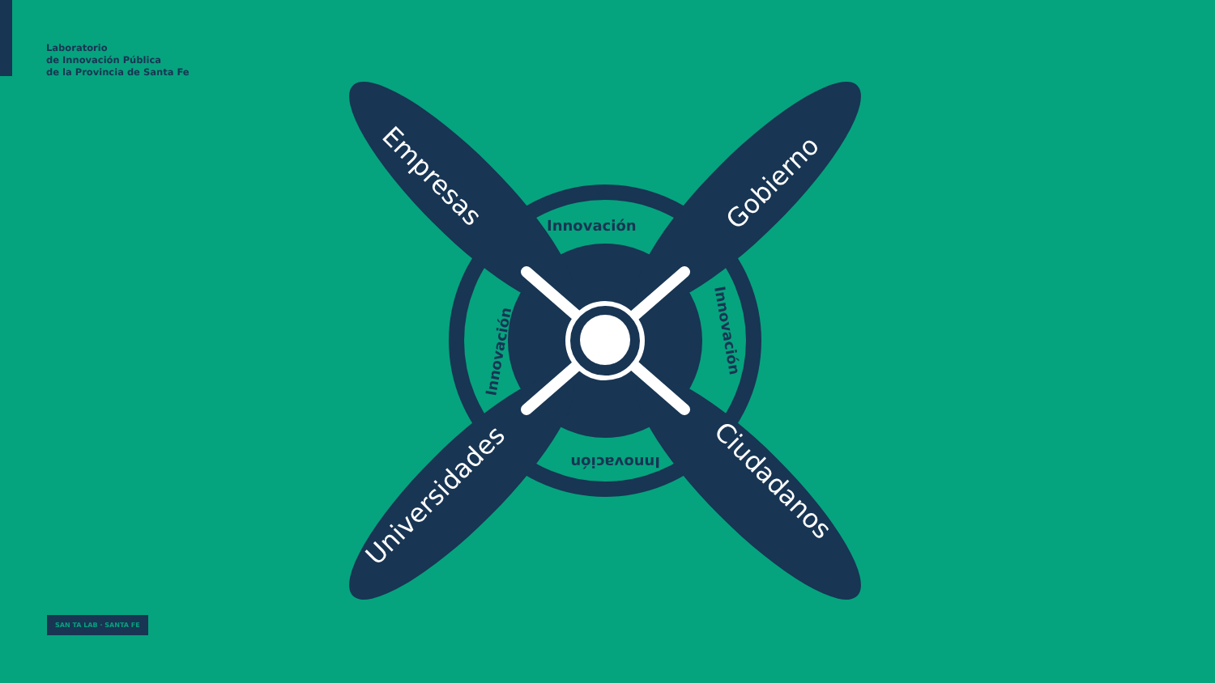Laboratorio
de Innovación Pública
de la Provincia de Santa Fe
Empresas
Gobierno
Universidades
Ciudadanos
Innovación
Innovación
Innovación
Innovación
SAN TA LAB · SANTA FE